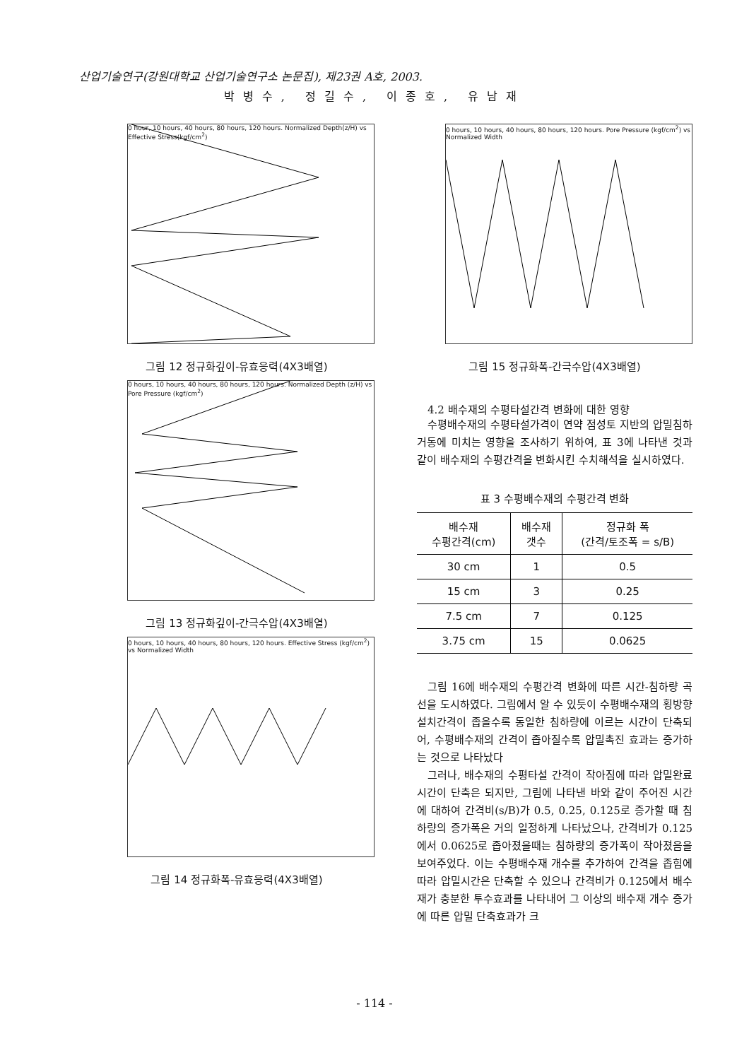산업기술연구(강원대학교 산업기술연구소 논문집), 제23권 A호, 2003.
박병수, 정길수, 이종호, 유남재
0 hour, 10 hours, 40 hours, 80 hours, 120 hours. Normalized Depth(z/H) vs Effective Stress(kgf/cm<sup>2</sup>)
그림 12 정규화깊이-유효응력(4X3배열)
0 hours, 10 hours, 40 hours, 80 hours, 120 hours. Normalized Depth (z/H) vs Pore Pressure (kgf/cm<sup>2</sup>)
그림 13 정규화깊이-간극수압(4X3배열)
0 hours, 10 hours, 40 hours, 80 hours, 120 hours. Effective Stress (kgf/cm<sup>2</sup>) vs Normalized Width
그림 14 정규화폭-유효응력(4X3배열)
0 hours, 10 hours, 40 hours, 80 hours, 120 hours. Pore Pressure (kgf/cm<sup>2</sup>) vs Normalized Width
그림 15 정규화폭-간극수압(4X3배열)
4.2 배수재의 수평타설간격 변화에 대한 영향
수평배수재의 수평타설가격이 연약 점성토 지반의 압밀침하 거동에 미치는 영향을 조사하기 위하여, 표 3에 나타낸 것과 같이 배수재의 수평간격을 변화시킨 수치해석을 실시하였다.
표 3 수평배수재의 수평간격 변화
| 배수재 수평간격(cm) | 배수재 갯수 | 정규화 폭 (간격/토조폭 = s/B) |
| --- | --- | --- |
| 30 cm | 1 | 0.5 |
| 15 cm | 3 | 0.25 |
| 7.5 cm | 7 | 0.125 |
| 3.75 cm | 15 | 0.0625 |
그림 16에 배수재의 수평간격 변화에 따른 시간-침하량 곡선을 도시하였다. 그림에서 알 수 있듯이 수평배수재의 횡방향 설치간격이 좁을수록 동일한 침하량에 이르는 시간이 단축되어, 수평배수재의 간격이 좁아질수록 압밀촉진 효과는 증가하는 것으로 나타났다
그러나, 배수재의 수평타설 간격이 작아짐에 따라 압밀완료시간이 단축은 되지만, 그림에 나타낸 바와 같이 주어진 시간에 대하여 간격비(s/B)가 0.5, 0.25, 0.125로 증가할 때 침하량의 증가폭은 거의 일정하게 나타났으나, 간격비가 0.125에서 0.0625로 좁아졌을때는 침하량의 증가폭이 작아졌음을 보여주었다. 이는 수평배수재 개수를 추가하여 간격을 좁힘에 따라 압밀시간은 단축할 수 있으나 간격비가 0.125에서 배수재가 충분한 투수효과를 나타내어 그 이상의 배수재 개수 증가에 따른 압밀 단축효과가 크
- 114 -